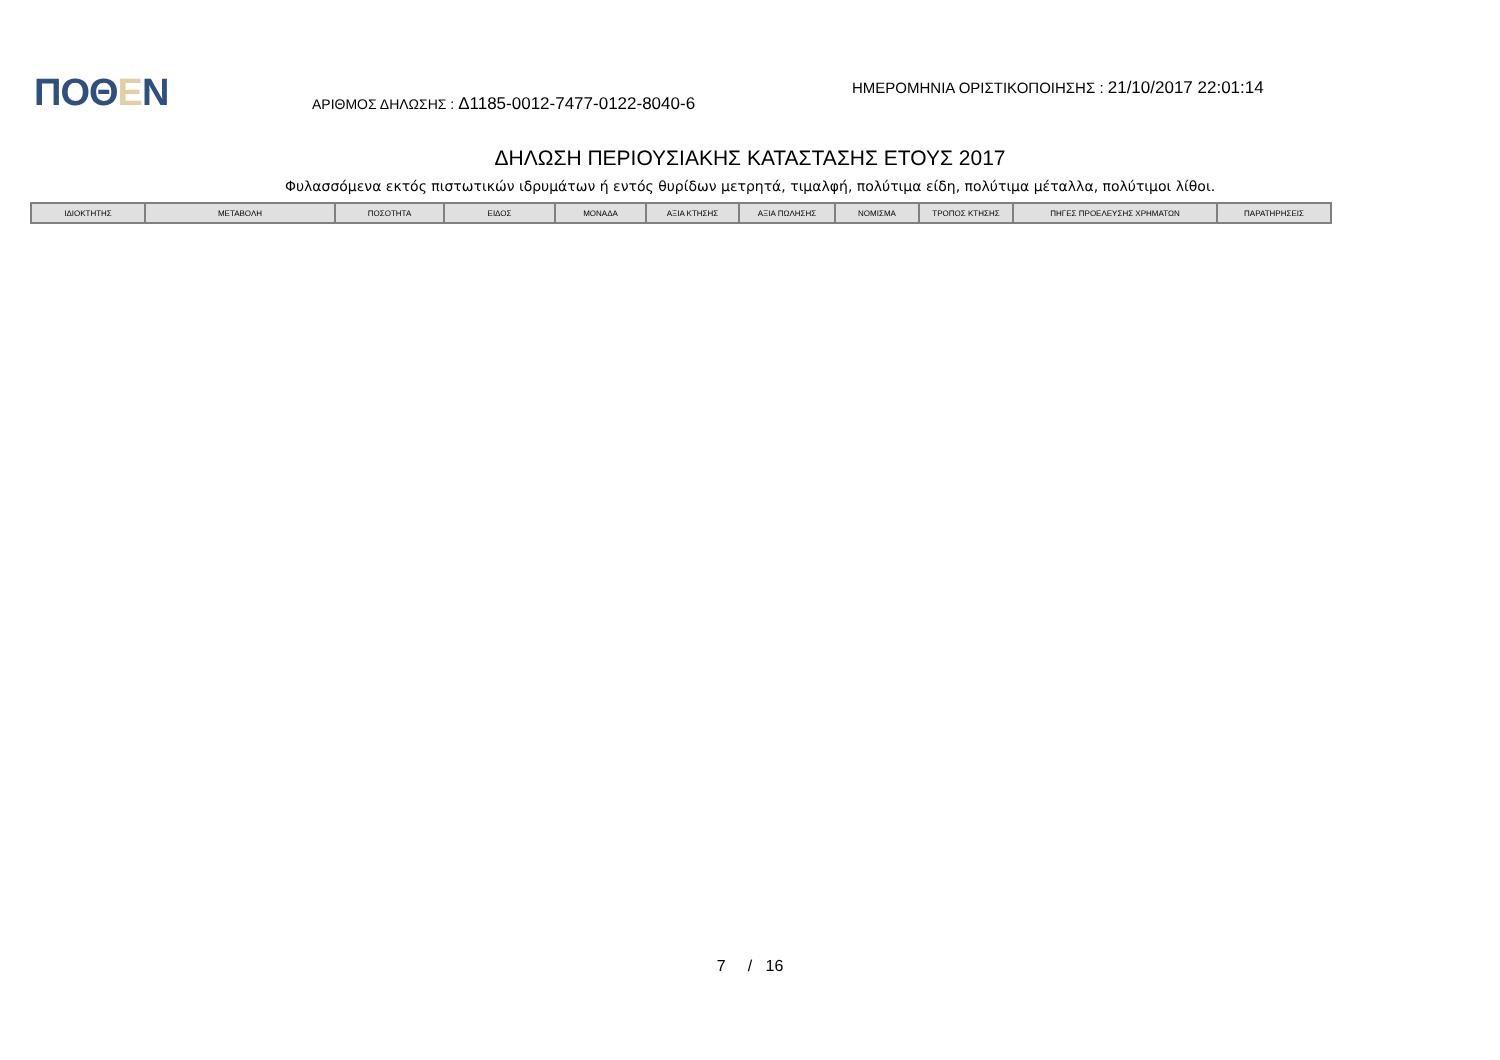ΠΟΘΕΝ
ΑΡΙΘΜΟΣ ΔΗΛΩΣΗΣ : Δ1185-0012-7477-0122-8040-6
ΗΜΕΡΟΜΗΝΙΑ ΟΡΙΣΤΙΚΟΠΟΙΗΣΗΣ : 21/10/2017 22:01:14
ΔΗΛΩΣΗ ΠΕΡΙΟΥΣΙΑΚΗΣ ΚΑΤΑΣΤΑΣΗΣ ΕΤΟΥΣ 2017
Φυλασσόμενα εκτός πιστωτικών ιδρυμάτων ή εντός θυρίδων μετρητά, τιμαλφή, πολύτιμα είδη, πολύτιμα μέταλλα, πολύτιμοι λίθοι.
| ΙΔΙΟΚΤΗΤΗΣ | ΜΕΤΑΒΟΛΗ | ΠΟΣΟΤΗΤΑ | ΕΙΔΟΣ | ΜΟΝΑΔΑ | ΑΞΙΑ ΚΤΗΣΗΣ | ΑΞΙΑ ΠΩΛΗΣΗΣ | ΝΟΜΙΣΜΑ | ΤΡΟΠΟΣ ΚΤΗΣΗΣ | ΠΗΓΕΣ ΠΡΟΕΛΕΥΣΗΣ ΧΡΗΜΑΤΩΝ | ΠΑΡΑΤΗΡΗΣΕΙΣ |
| --- | --- | --- | --- | --- | --- | --- | --- | --- | --- | --- |
7 / 16